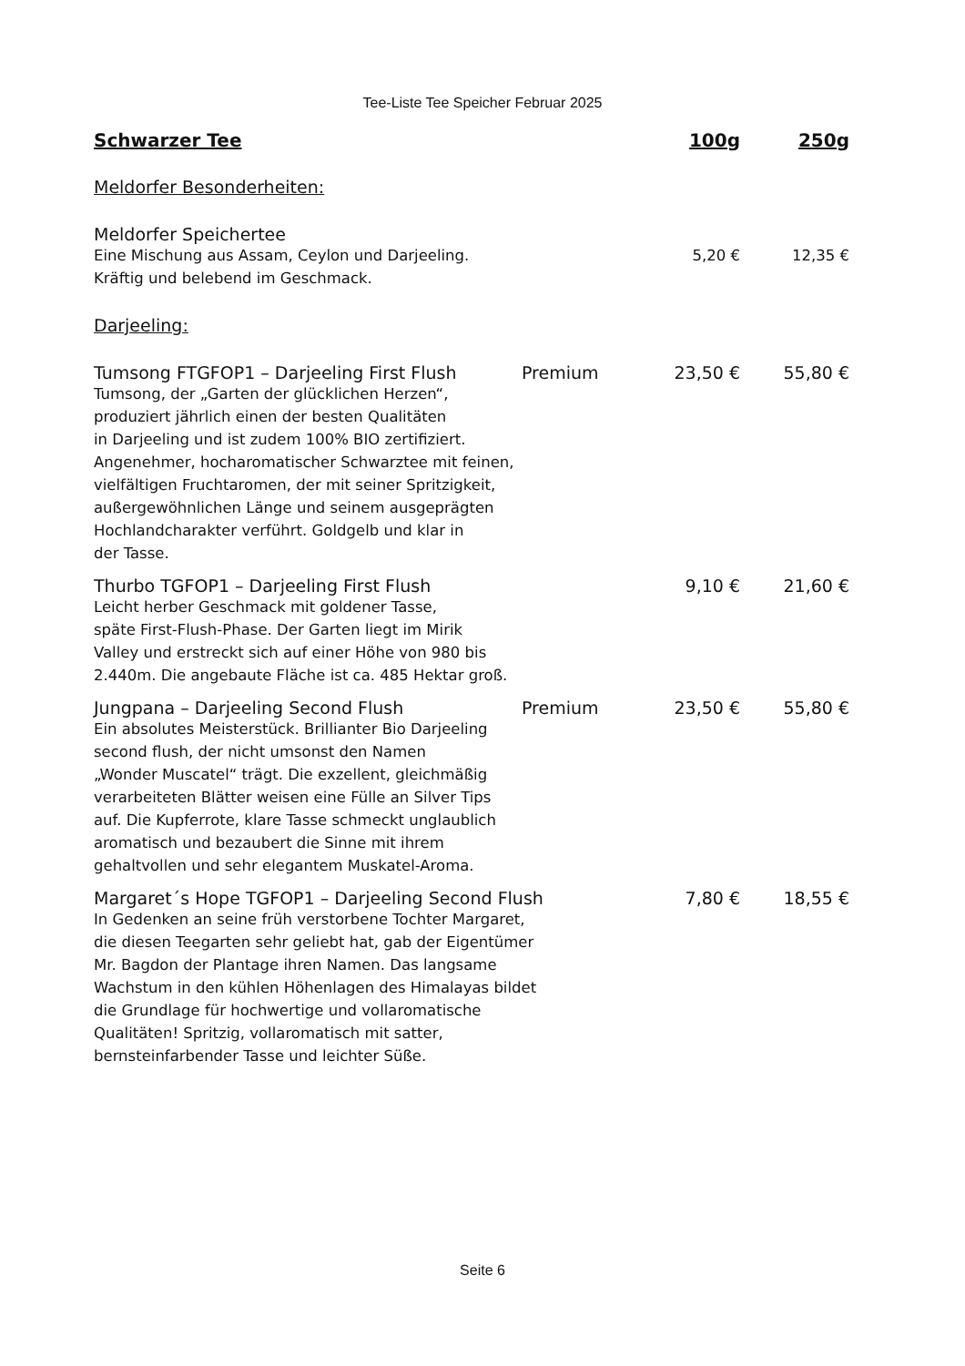Tee-Liste Tee Speicher Februar 2025
Schwarzer Tee 100g 250g
Meldorfer Besonderheiten:
Meldorfer Speichertee
Eine Mischung aus Assam, Ceylon und Darjeeling. 5,20 € 12,35 €
Kräftig und belebend im Geschmack.
Darjeeling:
Tumsong FTGFOP1 – Darjeeling First Flush Premium 23,50 € 55,80 €
Tumsong, der „Garten der glücklichen Herzen“,
produziert jährlich einen der besten Qualitäten
in Darjeeling und ist zudem 100% BIO zertifiziert.
Angenehmer, hocharomatischer Schwarztee mit feinen,
vielfältigen Fruchtaromen, der mit seiner Spritzigkeit,
außergewöhnlichen Länge und seinem ausgeprägten
Hochlandcharakter verführt. Goldgelb und klar in
der Tasse.
Thurbo TGFOP1 – Darjeeling First Flush 9,10 € 21,60 €
Leicht herber Geschmack mit goldener Tasse,
späte First-Flush-Phase. Der Garten liegt im Mirik
Valley und erstreckt sich auf einer Höhe von 980 bis
2.440m. Die angebaute Fläche ist ca. 485 Hektar groß.
Jungpana – Darjeeling Second Flush Premium 23,50 € 55,80 €
Ein absolutes Meisterstück. Brillianter Bio Darjeeling
second flush, der nicht umsonst den Namen
„Wonder Muscatel“ trägt. Die exzellent, gleichmäßig
verarbeiteten Blätter weisen eine Fülle an Silver Tips
auf. Die Kupferrote, klare Tasse schmeckt unglaublich
aromatisch und bezaubert die Sinne mit ihrem
gehaltvollen und sehr elegantem Muskatel-Aroma.
Margaret´s Hope TGFOP1 – Darjeeling Second Flush 7,80 € 18,55 €
In Gedenken an seine früh verstorbene Tochter Margaret,
die diesen Teegarten sehr geliebt hat, gab der Eigentümer
Mr. Bagdon der Plantage ihren Namen. Das langsame
Wachstum in den kühlen Höhenlagen des Himalayas bildet
die Grundlage für hochwertige und vollaromatische
Qualitäten! Spritzig, vollaromatisch mit satter,
bernsteinfarbender Tasse und leichter Süße.
Seite 6